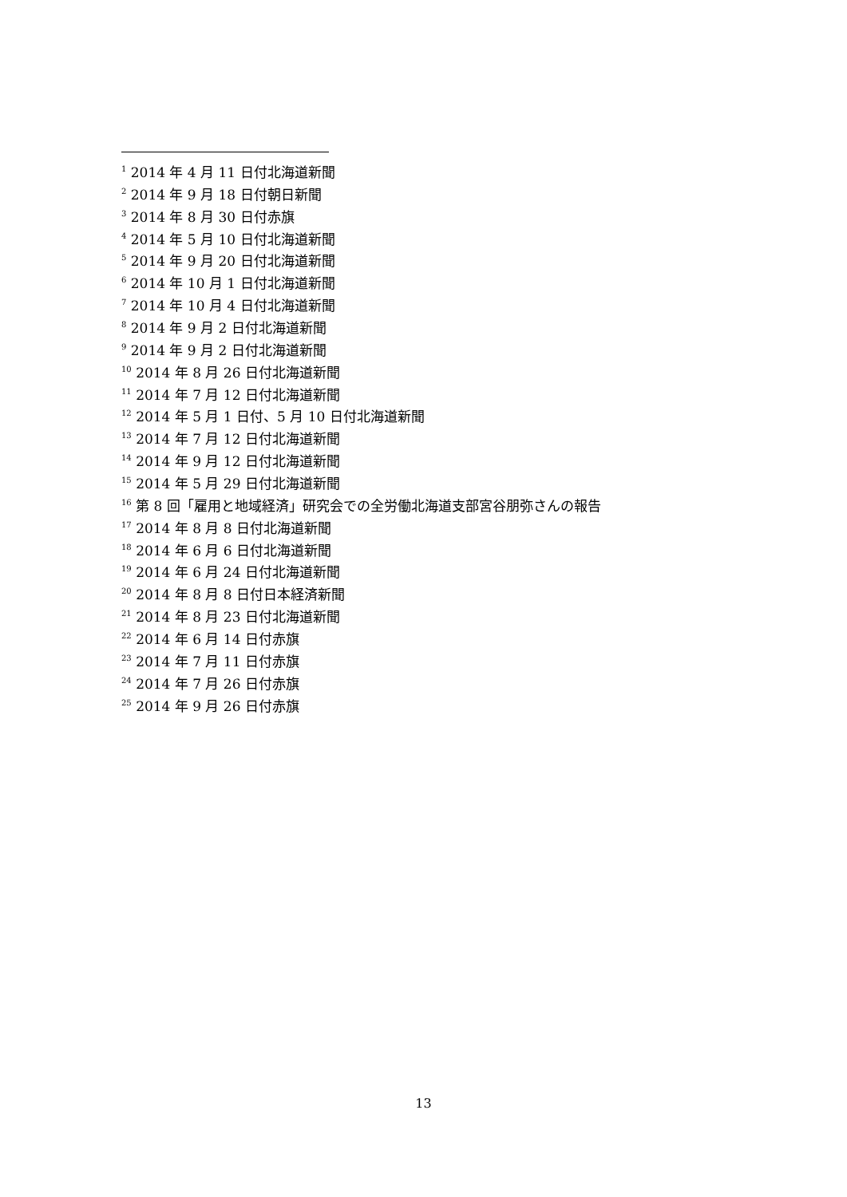<sup>1</sup> 2014 年 4 月 11 日付北海道新聞
<sup>2</sup> 2014 年 9 月 18 日付朝日新聞
<sup>3</sup> 2014 年 8 月 30 日付赤旗
<sup>4</sup> 2014 年 5 月 10 日付北海道新聞
<sup>5</sup> 2014 年 9 月 20 日付北海道新聞
<sup>6</sup> 2014 年 10 月 1 日付北海道新聞
<sup>7</sup> 2014 年 10 月 4 日付北海道新聞
<sup>8</sup> 2014 年 9 月 2 日付北海道新聞
<sup>9</sup> 2014 年 9 月 2 日付北海道新聞
<sup>10</sup> 2014 年 8 月 26 日付北海道新聞
<sup>11</sup> 2014 年 7 月 12 日付北海道新聞
<sup>12</sup> 2014 年 5 月 1 日付、5 月 10 日付北海道新聞
<sup>13</sup> 2014 年 7 月 12 日付北海道新聞
<sup>14</sup> 2014 年 9 月 12 日付北海道新聞
<sup>15</sup> 2014 年 5 月 29 日付北海道新聞
<sup>16</sup> 第 8 回「雇用と地域経済」研究会での全労働北海道支部宮谷朋弥さんの報告
<sup>17</sup> 2014 年 8 月 8 日付北海道新聞
<sup>18</sup> 2014 年 6 月 6 日付北海道新聞
<sup>19</sup> 2014 年 6 月 24 日付北海道新聞
<sup>20</sup> 2014 年 8 月 8 日付日本経済新聞
<sup>21</sup> 2014 年 8 月 23 日付北海道新聞
<sup>22</sup> 2014 年 6 月 14 日付赤旗
<sup>23</sup> 2014 年 7 月 11 日付赤旗
<sup>24</sup> 2014 年 7 月 26 日付赤旗
<sup>25</sup> 2014 年 9 月 26 日付赤旗
13